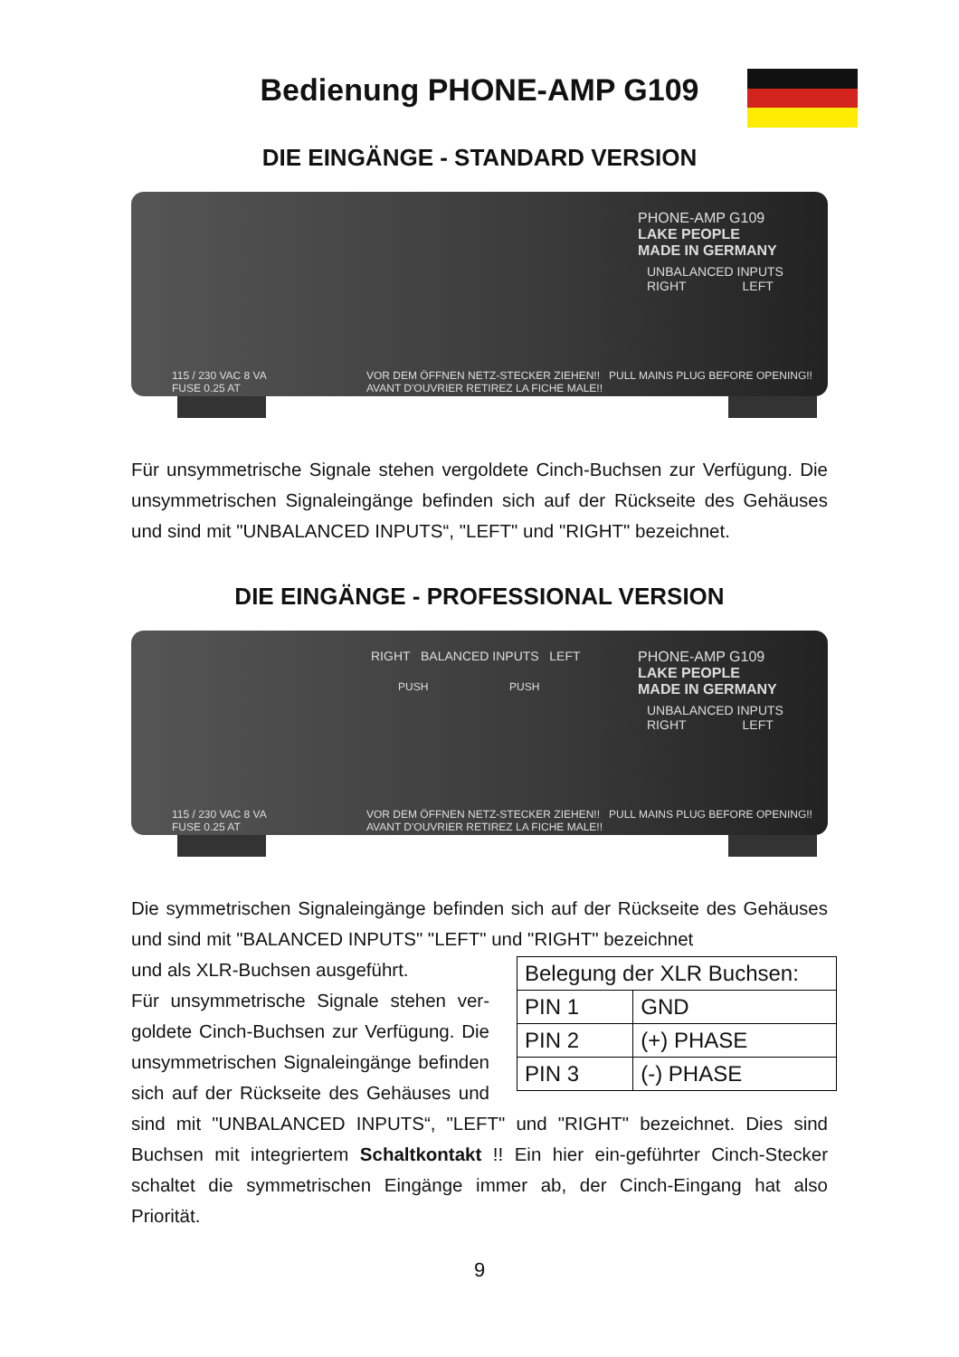Bedienung PHONE-AMP G109
DIE EINGÄNGE - STANDARD VERSION
PHONE-AMP G109
LAKE PEOPLE
MADE IN GERMANY
UNBALANCED INPUTS
RIGHT LEFT
115 / 230 VAC 8 VA
FUSE 0.25 AT
VOR DEM ÖFFNEN NETZ-STECKER ZIEHEN!! PULL MAINS PLUG BEFORE OPENING!! AVANT D'OUVRIER RETIREZ LA FICHE MALE!!
Für unsymmetrische Signale stehen vergoldete Cinch-Buchsen zur Verfügung. Die unsymmetrischen Signaleingänge befinden sich auf der Rückseite des Gehäuses und sind mit "UNBALANCED INPUTS“, "LEFT" und "RIGHT" bezeichnet.
DIE EINGÄNGE - PROFESSIONAL VERSION
RIGHT BALANCED INPUTS LEFT
PUSH PUSH
PHONE-AMP G109
LAKE PEOPLE
MADE IN GERMANY
UNBALANCED INPUTS
RIGHT LEFT
115 / 230 VAC 8 VA
FUSE 0.25 AT
VOR DEM ÖFFNEN NETZ-STECKER ZIEHEN!! PULL MAINS PLUG BEFORE OPENING!! AVANT D'OUVRIER RETIREZ LA FICHE MALE!!
Die symmetrischen Signaleingänge befinden sich auf der Rückseite des Gehäuses und sind mit "BALANCED INPUTS" "LEFT" und "RIGHT" bezeichnet
| Belegung der XLR Buchsen: | |
| PIN 1 | GND |
| PIN 2 | (+) PHASE |
| PIN 3 | (-) PHASE |
und als XLR-Buchsen ausgeführt.
Für unsymmetrische Signale stehen ver-goldete Cinch-Buchsen zur Verfügung. Die unsymmetrischen Signaleingänge befinden sich auf der Rückseite des Gehäuses und sind mit "UNBALANCED INPUTS“, "LEFT" und "RIGHT" bezeichnet. Dies sind Buchsen mit integriertem Schaltkontakt !! Ein hier ein-geführter Cinch-Stecker schaltet die symmetrischen Eingänge immer ab, der Cinch-Eingang hat also Priorität.
9